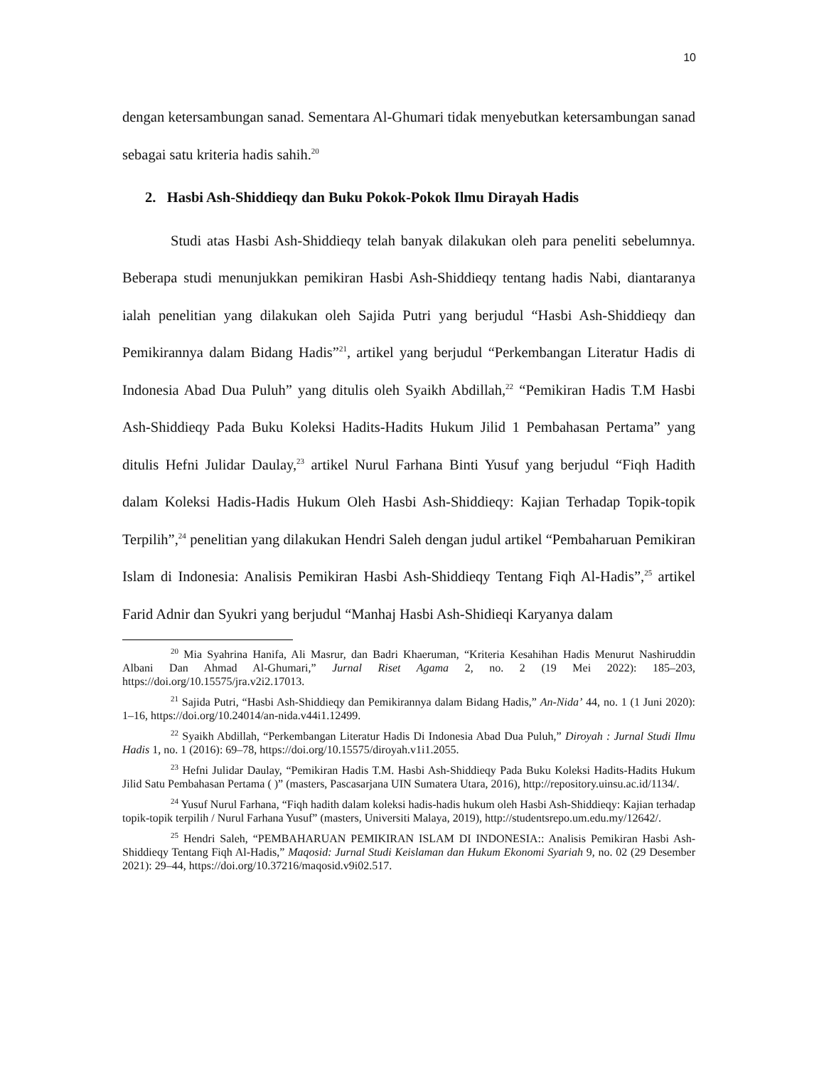10
dengan ketersambungan sanad. Sementara Al-Ghumari tidak menyebutkan ketersambungan sanad sebagai satu kriteria hadis sahih.<sup>20</sup>
2. Hasbi Ash-Shiddieqy dan Buku Pokok-Pokok Ilmu Dirayah Hadis
Studi atas Hasbi Ash-Shiddieqy telah banyak dilakukan oleh para peneliti sebelumnya. Beberapa studi menunjukkan pemikiran Hasbi Ash-Shiddieqy tentang hadis Nabi, diantaranya ialah penelitian yang dilakukan oleh Sajida Putri yang berjudul “Hasbi Ash-Shiddieqy dan Pemikirannya dalam Bidang Hadis”<sup>21</sup>, artikel yang berjudul “Perkembangan Literatur Hadis di Indonesia Abad Dua Puluh” yang ditulis oleh Syaikh Abdillah,<sup>22</sup> “Pemikiran Hadis T.M Hasbi Ash-Shiddieqy Pada Buku Koleksi Hadits-Hadits Hukum Jilid 1 Pembahasan Pertama” yang ditulis Hefni Julidar Daulay,<sup>23</sup> artikel Nurul Farhana Binti Yusuf yang berjudul “Fiqh Hadith dalam Koleksi Hadis-Hadis Hukum Oleh Hasbi Ash-Shiddieqy: Kajian Terhadap Topik-topik Terpilih”,<sup>24</sup> penelitian yang dilakukan Hendri Saleh dengan judul artikel “Pembaharuan Pemikiran Islam di Indonesia: Analisis Pemikiran Hasbi Ash-Shiddieqy Tentang Fiqh Al-Hadis”,<sup>25</sup> artikel Farid Adnir dan Syukri yang berjudul “Manhaj Hasbi Ash-Shidieqi Karyanya dalam
<sup>20</sup> Mia Syahrina Hanifa, Ali Masrur, dan Badri Khaeruman, “Kriteria Kesahihan Hadis Menurut Nashiruddin Albani Dan Ahmad Al-Ghumari,” Jurnal Riset Agama 2, no. 2 (19 Mei 2022): 185–203, https://doi.org/10.15575/jra.v2i2.17013.
<sup>21</sup> Sajida Putri, “Hasbi Ash-Shiddieqy dan Pemikirannya dalam Bidang Hadis,” An-Nida’ 44, no. 1 (1 Juni 2020): 1–16, https://doi.org/10.24014/an-nida.v44i1.12499.
<sup>22</sup> Syaikh Abdillah, “Perkembangan Literatur Hadis Di Indonesia Abad Dua Puluh,” Diroyah : Jurnal Studi Ilmu Hadis 1, no. 1 (2016): 69–78, https://doi.org/10.15575/diroyah.v1i1.2055.
<sup>23</sup> Hefni Julidar Daulay, “Pemikiran Hadis T.M. Hasbi Ash-Shiddieqy Pada Buku Koleksi Hadits-Hadits Hukum Jilid Satu Pembahasan Pertama ( )” (masters, Pascasarjana UIN Sumatera Utara, 2016), http://repository.uinsu.ac.id/1134/.
<sup>24</sup> Yusuf Nurul Farhana, “Fiqh hadith dalam koleksi hadis-hadis hukum oleh Hasbi Ash-Shiddieqy: Kajian terhadap topik-topik terpilih / Nurul Farhana Yusuf” (masters, Universiti Malaya, 2019), http://studentsrepo.um.edu.my/12642/.
<sup>25</sup> Hendri Saleh, “PEMBAHARUAN PEMIKIRAN ISLAM DI INDONESIA:: Analisis Pemikiran Hasbi Ash-Shiddieqy Tentang Fiqh Al-Hadis,” Maqosid: Jurnal Studi Keislaman dan Hukum Ekonomi Syariah 9, no. 02 (29 Desember 2021): 29–44, https://doi.org/10.37216/maqosid.v9i02.517.